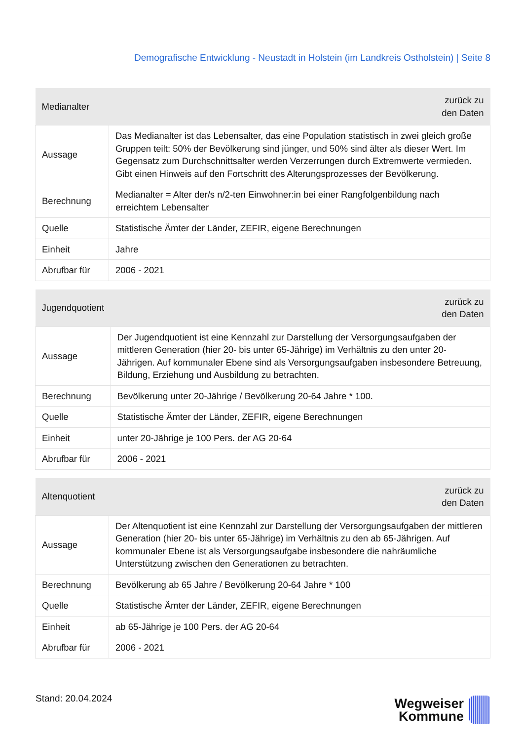Demografische Entwicklung - Neustadt in Holstein (im Landkreis Ostholstein) | Seite 8
| Medianalter | zurück zu den Daten |
| --- | --- |
| Aussage | Das Medianalter ist das Lebensalter, das eine Population statistisch in zwei gleich große Gruppen teilt: 50% der Bevölkerung sind jünger, und 50% sind älter als dieser Wert. Im Gegensatz zum Durchschnittsalter werden Verzerrungen durch Extremwerte vermieden. Gibt einen Hinweis auf den Fortschritt des Alterungsprozesses der Bevölkerung. |
| Berechnung | Medianalter = Alter der/s n/2-ten Einwohner:in bei einer Rangfolgenbildung nach erreichtem Lebensalter |
| Quelle | Statistische Ämter der Länder, ZEFIR, eigene Berechnungen |
| Einheit | Jahre |
| Abrufbar für | 2006 - 2021 |
| Jugendquotient | zurück zu den Daten |
| --- | --- |
| Aussage | Der Jugendquotient ist eine Kennzahl zur Darstellung der Versorgungsaufgaben der mittleren Generation (hier 20- bis unter 65-Jährige) im Verhältnis zu den unter 20-Jährigen. Auf kommunaler Ebene sind als Versorgungsaufgaben insbesondere Betreuung, Bildung, Erziehung und Ausbildung zu betrachten. |
| Berechnung | Bevölkerung unter 20-Jährige / Bevölkerung 20-64 Jahre * 100. |
| Quelle | Statistische Ämter der Länder, ZEFIR, eigene Berechnungen |
| Einheit | unter 20-Jährige je 100 Pers. der AG 20-64 |
| Abrufbar für | 2006 - 2021 |
| Altenquotient | zurück zu den Daten |
| --- | --- |
| Aussage | Der Altenquotient ist eine Kennzahl zur Darstellung der Versorgungsaufgaben der mittleren Generation (hier 20- bis unter 65-Jährige) im Verhältnis zu den ab 65-Jährigen. Auf kommunaler Ebene ist als Versorgungsaufgabe insbesondere die nahräumliche Unterstützung zwischen den Generationen zu betrachten. |
| Berechnung | Bevölkerung ab 65 Jahre / Bevölkerung 20-64 Jahre * 100 |
| Quelle | Statistische Ämter der Länder, ZEFIR, eigene Berechnungen |
| Einheit | ab 65-Jährige je 100 Pers. der AG 20-64 |
| Abrufbar für | 2006 - 2021 |
Stand: 20.04.2024
Wegweiser
Kommune